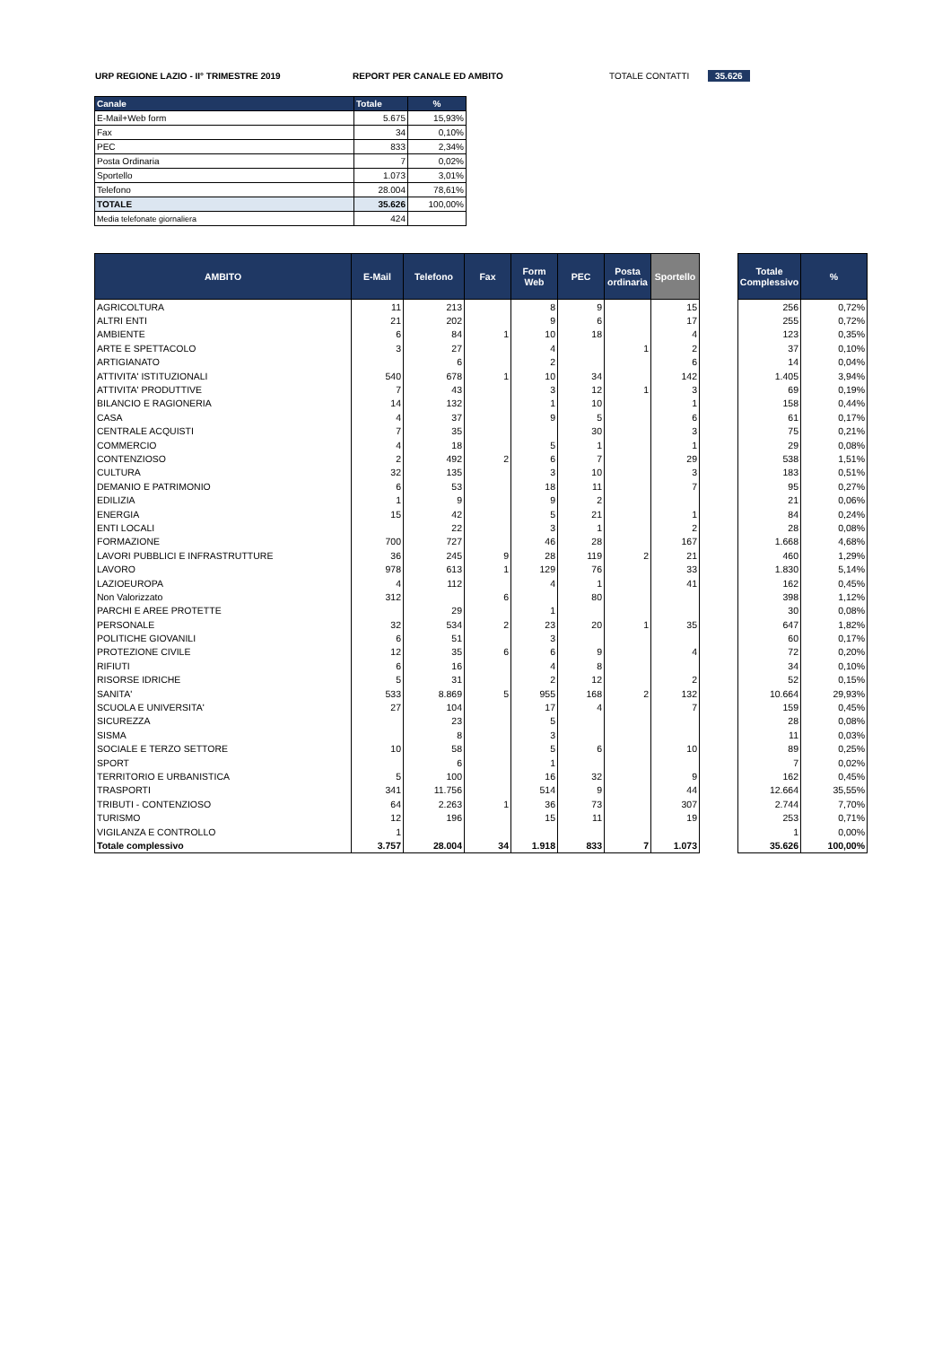URP REGIONE LAZIO - II° TRIMESTRE 2019 REPORT PER CANALE ED AMBITO TOTALE CONTATTI 35.626
| Canale | Totale | % |
| --- | --- | --- |
| E-Mail+Web form | 5.675 | 15,93% |
| Fax | 34 | 0,10% |
| PEC | 833 | 2,34% |
| Posta Ordinaria | 7 | 0,02% |
| Sportello | 1.073 | 3,01% |
| Telefono | 28.004 | 78,61% |
| TOTALE | 35.626 | 100,00% |
| Media telefonate giornaliera | 424 | |
| AMBITO | E-Mail | Telefono | Fax | Form Web | PEC | Posta ordinaria | Sportello | | Totale Complessivo | % |
| --- | --- | --- | --- | --- | --- | --- | --- | --- | --- | --- |
| AGRICOLTURA | 11 | 213 | | 8 | 9 | | 15 | | 256 | 0,72% |
| ALTRI ENTI | 21 | 202 | | 9 | 6 | | 17 | | 255 | 0,72% |
| AMBIENTE | 6 | 84 | 1 | 10 | 18 | | 4 | | 123 | 0,35% |
| ARTE E SPETTACOLO | 3 | 27 | | 4 | | 1 | 2 | | 37 | 0,10% |
| ARTIGIANATO | | 6 | | 2 | | | 6 | | 14 | 0,04% |
| ATTIVITA' ISTITUZIONALI | 540 | 678 | 1 | 10 | 34 | | 142 | | 1.405 | 3,94% |
| ATTIVITA' PRODUTTIVE | 7 | 43 | | 3 | 12 | 1 | 3 | | 69 | 0,19% |
| BILANCIO E RAGIONERIA | 14 | 132 | | 1 | 10 | | 1 | | 158 | 0,44% |
| CASA | 4 | 37 | | 9 | 5 | | 6 | | 61 | 0,17% |
| CENTRALE ACQUISTI | 7 | 35 | | | 30 | | 3 | | 75 | 0,21% |
| COMMERCIO | 4 | 18 | | 5 | 1 | | 1 | | 29 | 0,08% |
| CONTENZIOSO | 2 | 492 | 2 | 6 | 7 | | 29 | | 538 | 1,51% |
| CULTURA | 32 | 135 | | 3 | 10 | | 3 | | 183 | 0,51% |
| DEMANIO E PATRIMONIO | 6 | 53 | | 18 | 11 | | 7 | | 95 | 0,27% |
| EDILIZIA | 1 | 9 | | 9 | 2 | | | | 21 | 0,06% |
| ENERGIA | 15 | 42 | | 5 | 21 | | 1 | | 84 | 0,24% |
| ENTI LOCALI | | 22 | | 3 | 1 | | 2 | | 28 | 0,08% |
| FORMAZIONE | 700 | 727 | | 46 | 28 | | 167 | | 1.668 | 4,68% |
| LAVORI PUBBLICI E INFRASTRUTTURE | 36 | 245 | 9 | 28 | 119 | 2 | 21 | | 460 | 1,29% |
| LAVORO | 978 | 613 | 1 | 129 | 76 | | 33 | | 1.830 | 5,14% |
| LAZIOEUROPA | 4 | 112 | | 4 | 1 | | 41 | | 162 | 0,45% |
| Non Valorizzato | 312 | | 6 | | 80 | | | | 398 | 1,12% |
| PARCHI E AREE PROTETTE | | 29 | | 1 | | | | | 30 | 0,08% |
| PERSONALE | 32 | 534 | 2 | 23 | 20 | 1 | 35 | | 647 | 1,82% |
| POLITICHE GIOVANILI | 6 | 51 | | 3 | | | | | 60 | 0,17% |
| PROTEZIONE CIVILE | 12 | 35 | 6 | 6 | 9 | | 4 | | 72 | 0,20% |
| RIFIUTI | 6 | 16 | | 4 | 8 | | | | 34 | 0,10% |
| RISORSE IDRICHE | 5 | 31 | | 2 | 12 | | 2 | | 52 | 0,15% |
| SANITA' | 533 | 8.869 | 5 | 955 | 168 | 2 | 132 | | 10.664 | 29,93% |
| SCUOLA E UNIVERSITA' | 27 | 104 | | 17 | 4 | | 7 | | 159 | 0,45% |
| SICUREZZA | | 23 | | 5 | | | | | 28 | 0,08% |
| SISMA | | 8 | | 3 | | | | | 11 | 0,03% |
| SOCIALE E TERZO SETTORE | 10 | 58 | | 5 | 6 | | 10 | | 89 | 0,25% |
| SPORT | | 6 | | 1 | | | | | 7 | 0,02% |
| TERRITORIO E URBANISTICA | 5 | 100 | | 16 | 32 | | 9 | | 162 | 0,45% |
| TRASPORTI | 341 | 11.756 | | 514 | 9 | | 44 | | 12.664 | 35,55% |
| TRIBUTI - CONTENZIOSO | 64 | 2.263 | 1 | 36 | 73 | | 307 | | 2.744 | 7,70% |
| TURISMO | 12 | 196 | | 15 | 11 | | 19 | | 253 | 0,71% |
| VIGILANZA E CONTROLLO | 1 | | | | | | | | 1 | 0,00% |
| Totale complessivo | 3.757 | 28.004 | 34 | 1.918 | 833 | 7 | 1.073 | | 35.626 | 100,00% |